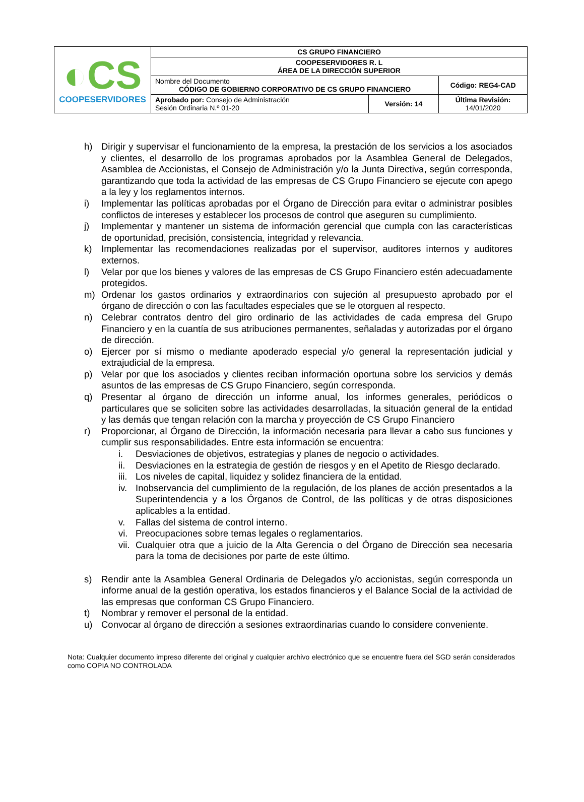| ◐CS COOPESERVIDORES | CS GRUPO FINANCIERO | | |
| | COOPESERVIDORES R. L ÁREA DE LA DIRECCIÓN SUPERIOR | | |
| | Nombre del Documento CÓDIGO DE GOBIERNO CORPORATIVO DE CS GRUPO FINANCIERO | | Código: REG4-CAD |
| | Aprobado por: Consejo de Administración Sesión Ordinaria N.º 01-20 | Versión: 14 | Última Revisión: 14/01/2020 |
h) Dirigir y supervisar el funcionamiento de la empresa, la prestación de los servicios a los asociados y clientes, el desarrollo de los programas aprobados por la Asamblea General de Delegados, Asamblea de Accionistas, el Consejo de Administración y/o la Junta Directiva, según corresponda, garantizando que toda la actividad de las empresas de CS Grupo Financiero se ejecute con apego a la ley y los reglamentos internos.
i) Implementar las políticas aprobadas por el Órgano de Dirección para evitar o administrar posibles conflictos de intereses y establecer los procesos de control que aseguren su cumplimiento.
j) Implementar y mantener un sistema de información gerencial que cumpla con las características de oportunidad, precisión, consistencia, integridad y relevancia.
k) Implementar las recomendaciones realizadas por el supervisor, auditores internos y auditores externos.
l) Velar por que los bienes y valores de las empresas de CS Grupo Financiero estén adecuadamente protegidos.
m) Ordenar los gastos ordinarios y extraordinarios con sujeción al presupuesto aprobado por el órgano de dirección o con las facultades especiales que se le otorguen al respecto.
n) Celebrar contratos dentro del giro ordinario de las actividades de cada empresa del Grupo Financiero y en la cuantía de sus atribuciones permanentes, señaladas y autorizadas por el órgano de dirección.
o) Ejercer por sí mismo o mediante apoderado especial y/o general la representación judicial y extrajudicial de la empresa.
p) Velar por que los asociados y clientes reciban información oportuna sobre los servicios y demás asuntos de las empresas de CS Grupo Financiero, según corresponda.
q) Presentar al órgano de dirección un informe anual, los informes generales, periódicos o particulares que se soliciten sobre las actividades desarrolladas, la situación general de la entidad y las demás que tengan relación con la marcha y proyección de CS Grupo Financiero
r) Proporcionar, al Órgano de Dirección, la información necesaria para llevar a cabo sus funciones y cumplir sus responsabilidades. Entre esta información se encuentra:
i. Desviaciones de objetivos, estrategias y planes de negocio o actividades.
ii. Desviaciones en la estrategia de gestión de riesgos y en el Apetito de Riesgo declarado.
iii. Los niveles de capital, liquidez y solidez financiera de la entidad.
iv. Inobservancia del cumplimiento de la regulación, de los planes de acción presentados a la Superintendencia y a los Órganos de Control, de las políticas y de otras disposiciones aplicables a la entidad.
v. Fallas del sistema de control interno.
vi. Preocupaciones sobre temas legales o reglamentarios.
vii. Cualquier otra que a juicio de la Alta Gerencia o del Órgano de Dirección sea necesaria para la toma de decisiones por parte de este último.
s) Rendir ante la Asamblea General Ordinaria de Delegados y/o accionistas, según corresponda un informe anual de la gestión operativa, los estados financieros y el Balance Social de la actividad de las empresas que conforman CS Grupo Financiero.
t) Nombrar y remover el personal de la entidad.
u) Convocar al órgano de dirección a sesiones extraordinarias cuando lo considere conveniente.
Nota: Cualquier documento impreso diferente del original y cualquier archivo electrónico que se encuentre fuera del SGD serán considerados como COPIA NO CONTROLADA